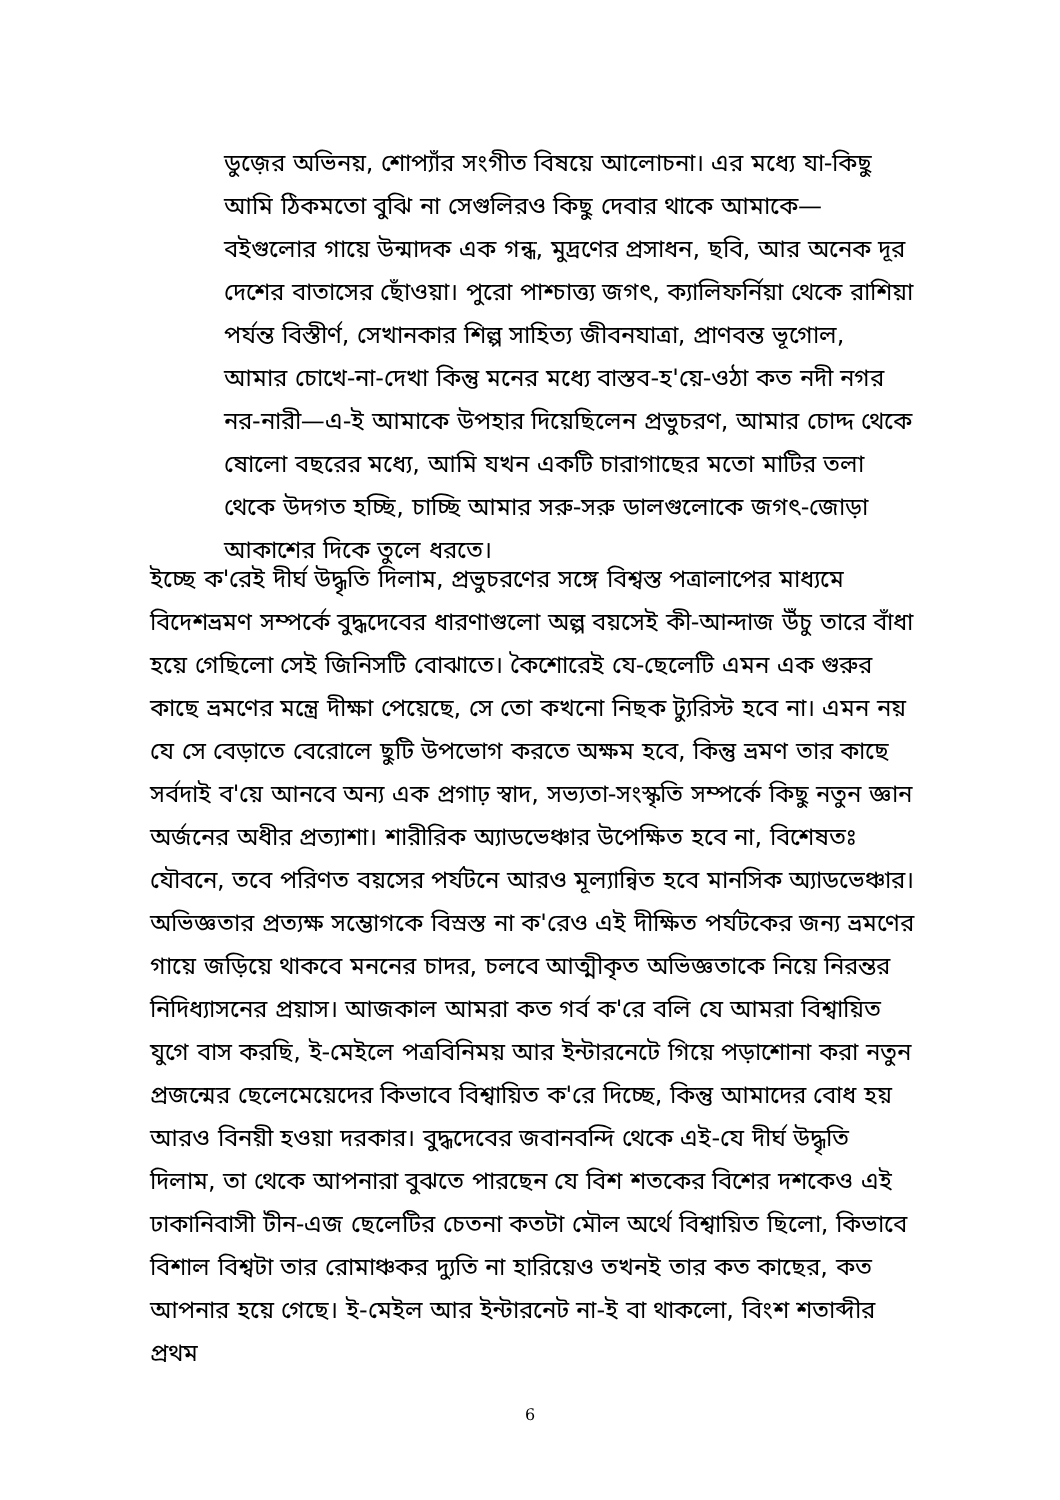ডুজ়ের অভিনয়, শোপ্যাঁর সংগীত বিষয়ে আলোচনা। এর মধ্যে যা-কিছু আমি ঠিকমতো বুঝি না সেগুলিরও কিছু দেবার থাকে আমাকে— বইগুলোর গায়ে উন্মাদক এক গন্ধ, মুদ্রণের প্রসাধন, ছবি, আর অনেক দূর দেশের বাতাসের ছোঁওয়া। পুরো পাশ্চাত্ত্য জগৎ, ক্যালিফর্নিয়া থেকে রাশিয়া পর্যন্ত বিস্তীর্ণ, সেখানকার শিল্প সাহিত্য জীবনযাত্রা, প্রাণবন্ত ভূগোল, আমার চোখে-না-দেখা কিন্তু মনের মধ্যে বাস্তব-হ'য়ে-ওঠা কত নদী নগর নর-নারী—এ-ই আমাকে উপহার দিয়েছিলেন প্রভুচরণ, আমার চোদ্দ থেকে ষোলো বছরের মধ্যে, আমি যখন একটি চারাগাছের মতো মাটির তলা থেকে উদগত হচ্ছি, চাচ্ছি আমার সরু-সরু ডালগুলোকে জগৎ-জোড়া আকাশের দিকে তুলে ধরতে।
ইচ্ছে ক'রেই দীর্ঘ উদ্ধৃতি দিলাম, প্রভুচরণের সঙ্গে বিশ্বস্ত পত্রালাপের মাধ্যমে বিদেশভ্রমণ সম্পর্কে বুদ্ধদেবের ধারণাগুলো অল্প বয়সেই কী-আন্দাজ উঁচু তারে বাঁধা হয়ে গেছিলো সেই জিনিসটি বোঝাতে। কৈশোরেই যে-ছেলেটি এমন এক গুরুর কাছে ভ্রমণের মন্ত্রে দীক্ষা পেয়েছে, সে তো কখনো নিছক ট্যুরিস্ট হবে না। এমন নয় যে সে বেড়াতে বেরোলে ছুটি উপভোগ করতে অক্ষম হবে, কিন্তু ভ্রমণ তার কাছে সর্বদাই ব'য়ে আনবে অন্য এক প্রগাঢ় স্বাদ, সভ্যতা-সংস্কৃতি সম্পর্কে কিছু নতুন জ্ঞান অর্জনের অধীর প্রত্যাশা। শারীরিক অ্যাডভেঞ্চার উপেক্ষিত হবে না, বিশেষতঃ যৌবনে, তবে পরিণত বয়সের পর্যটনে আরও মূল্যান্বিত হবে মানসিক অ্যাডভেঞ্চার। অভিজ্ঞতার প্রত্যক্ষ সম্ভোগকে বিস্রস্ত না ক'রেও এই দীক্ষিত পর্যটকের জন্য ভ্রমণের গায়ে জড়িয়ে থাকবে মননের চাদর, চলবে আত্মীকৃত অভিজ্ঞতাকে নিয়ে নিরন্তর নিদিধ্যাসনের প্রয়াস। আজকাল আমরা কত গর্ব ক'রে বলি যে আমরা বিশ্বায়িত যুগে বাস করছি, ই-মেইলে পত্রবিনিময় আর ইন্টারনেটে গিয়ে পড়াশোনা করা নতুন প্রজন্মের ছেলেমেয়েদের কিভাবে বিশ্বায়িত ক'রে দিচ্ছে, কিন্তু আমাদের বোধ হয় আরও বিনয়ী হওয়া দরকার। বুদ্ধদেবের জবানবন্দি থেকে এই-যে দীর্ঘ উদ্ধৃতি দিলাম, তা থেকে আপনারা বুঝতে পারছেন যে বিশ শতকের বিশের দশকেও এই ঢাকানিবাসী টীন-এজ ছেলেটির চেতনা কতটা মৌল অর্থে বিশ্বায়িত ছিলো, কিভাবে বিশাল বিশ্বটা তার রোমাঞ্চকর দ্যুতি না হারিয়েও তখনই তার কত কাছের, কত আপনার হয়ে গেছে। ই-মেইল আর ইন্টারনেট না-ই বা থাকলো, বিংশ শতাব্দীর প্রথম
6